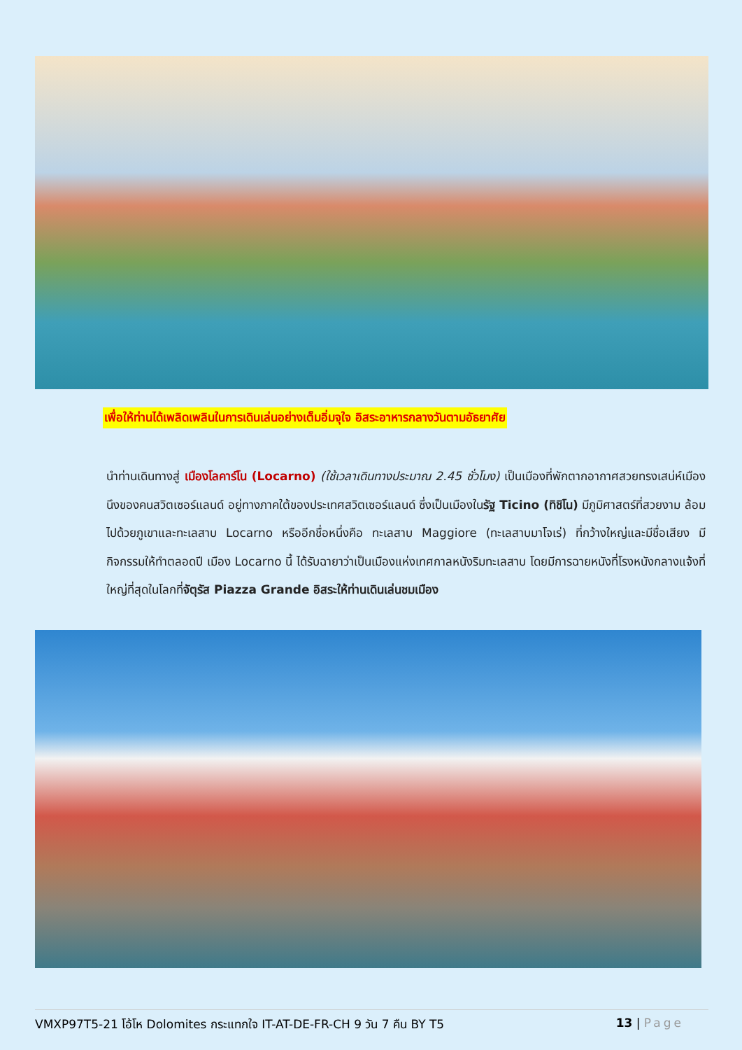เพื่อให้ท่านได้เพลิดเพลินในการเดินเล่นอย่างเต็มอิ่มจุใจ อิสระอาหารกลางวันตามอัธยาศัย
นำท่านเดินทางสู่ เมืองโลคาร์โน (Locarno) (ใช้เวลาเดินทางประมาณ 2.45 ชั่วโมง) เป็นเมืองที่พักตากอากาศสวยทรงเสน่ห์เมืองนึงของคนสวิตเซอร์แลนด์ อยู่ทางภาคใต้ของประเทศสวิตเซอร์แลนด์ ซึ่งเป็นเมืองในรัฐ Ticino (ทิชิโน) มีภูมิศาสตร์ที่สวยงาม ล้อมไปด้วยภูเขาและทะเลสาบ Locarno หรืออีกชื่อหนึ่งคือ ทะเลสาบ Maggiore (ทะเลสาบมาโจเร่) ที่กว้างใหญ่และมีชื่อเสียง มีกิจกรรมให้ทำตลอดปี เมือง Locarno นี้ ได้รับฉายาว่าเป็นเมืองแห่งเทศกาลหนังริมทะเลสาบ โดยมีการฉายหนังที่โรงหนังกลางแจ้งที่ใหญ่ที่สุดในโลกที่จัตุรัส Piazza Grande อิสระให้ท่านเดินเล่นชมเมือง
VMXP97T5-21 โอ้โห Dolomites กระแทกใจ IT-AT-DE-FR-CH 9 วัน 7 คืน BY T5 13 | Page